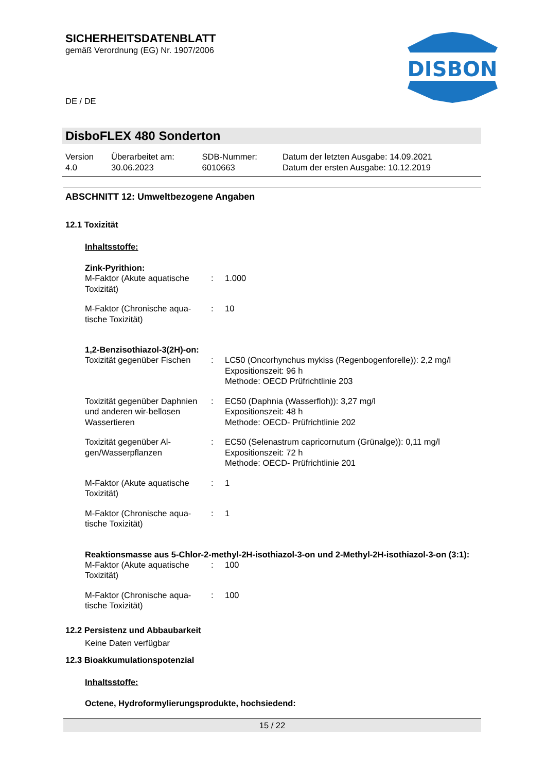SICHERHEITSDATENBLATT
gemäß Verordnung (EG) Nr. 1907/2006
DE / DE
DISBON
DisboFLEX 480 Sonderton
| Version 4.0 | Überarbeitet am: 30.06.2023 | SDB-Nummer: 6010663 | Datum der letzten Ausgabe: 14.09.2021 Datum der ersten Ausgabe: 10.12.2019 |
ABSCHNITT 12: Umweltbezogene Angaben
12.1 Toxizität
Inhaltsstoffe:
Zink-Pyrithion:
| M-Faktor (Akute aquatische Toxizität) | : | 1.000 |
| M-Faktor (Chronische aqua-tische Toxizität) | : | 10 |
1,2-Benzisothiazol-3(2H)-on:
| Toxizität gegenüber Fischen | : | LC50 (Oncorhynchus mykiss (Regenbogenforelle)): 2,2 mg/l Expositionszeit: 96 h Methode: OECD Prüfrichtlinie 203 |
| Toxizität gegenüber Daphnien und anderen wir-bellosen Wassertieren | : | EC50 (Daphnia (Wasserfloh)): 3,27 mg/l Expositionszeit: 48 h Methode: OECD- Prüfrichtlinie 202 |
| Toxizität gegenüber Al-gen/Wasserpflanzen | : | EC50 (Selenastrum capricornutum (Grünalge)): 0,11 mg/l Expositionszeit: 72 h Methode: OECD- Prüfrichtlinie 201 |
| M-Faktor (Akute aquatische Toxizität) | : | 1 |
| M-Faktor (Chronische aqua-tische Toxizität) | : | 1 |
Reaktionsmasse aus 5-Chlor-2-methyl-2H-isothiazol-3-on und 2-Methyl-2H-isothiazol-3-on (3:1):
| M-Faktor (Akute aquatische Toxizität) | : | 100 |
| M-Faktor (Chronische aqua-tische Toxizität) | : | 100 |
12.2 Persistenz und Abbaubarkeit
Keine Daten verfügbar
12.3 Bioakkumulationspotenzial
Inhaltsstoffe:
Octene, Hydroformylierungsprodukte, hochsiedend:
15 / 22